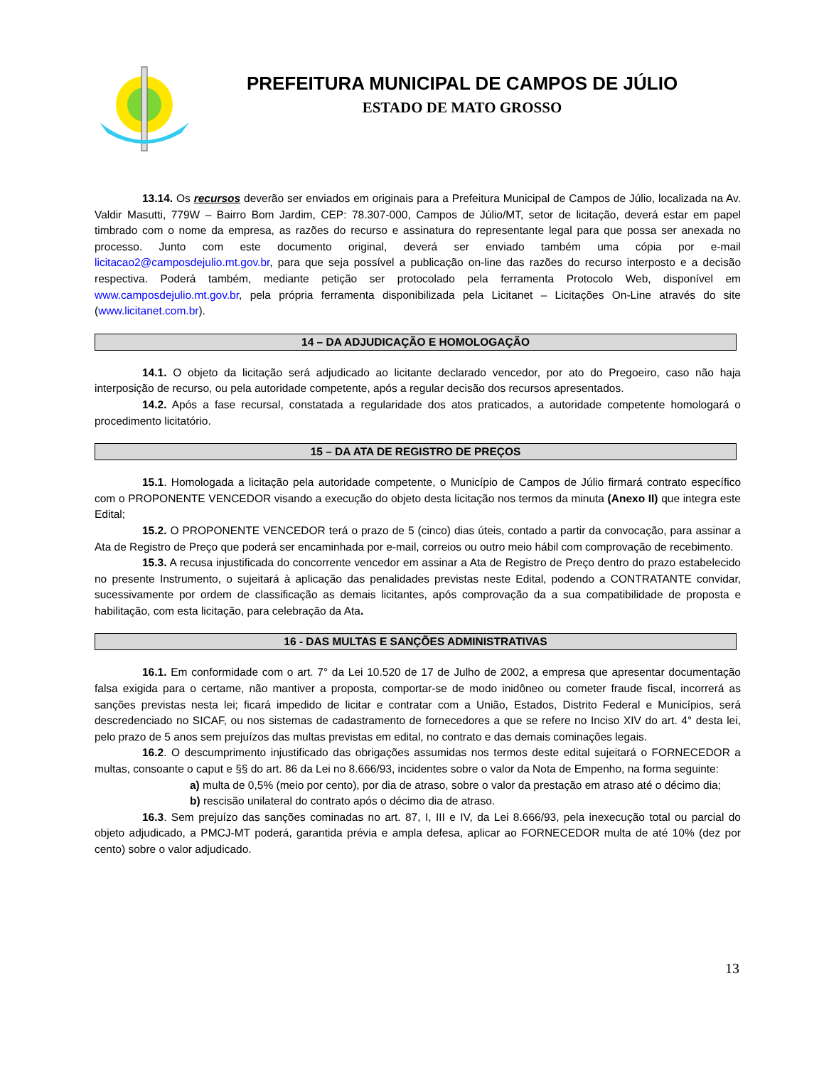PREFEITURA MUNICIPAL DE CAMPOS DE JÚLIO
ESTADO DE MATO GROSSO
13.14. Os recursos deverão ser enviados em originais para a Prefeitura Municipal de Campos de Júlio, localizada na Av. Valdir Masutti, 779W – Bairro Bom Jardim, CEP: 78.307-000, Campos de Júlio/MT, setor de licitação, deverá estar em papel timbrado com o nome da empresa, as razões do recurso e assinatura do representante legal para que possa ser anexada no processo. Junto com este documento original, deverá ser enviado também uma cópia por e-mail licitacao2@camposdejulio.mt.gov.br, para que seja possível a publicação on-line das razões do recurso interposto e a decisão respectiva. Poderá também, mediante petição ser protocolado pela ferramenta Protocolo Web, disponível em www.camposdejulio.mt.gov.br, pela própria ferramenta disponibilizada pela Licitanet – Licitações On-Line através do site (www.licitanet.com.br).
14 – DA ADJUDICAÇÃO E HOMOLOGAÇÃO
14.1. O objeto da licitação será adjudicado ao licitante declarado vencedor, por ato do Pregoeiro, caso não haja interposição de recurso, ou pela autoridade competente, após a regular decisão dos recursos apresentados.
14.2. Após a fase recursal, constatada a regularidade dos atos praticados, a autoridade competente homologará o procedimento licitatório.
15 – DA ATA DE REGISTRO DE PREÇOS
15.1. Homologada a licitação pela autoridade competente, o Município de Campos de Júlio firmará contrato específico com o PROPONENTE VENCEDOR visando a execução do objeto desta licitação nos termos da minuta (Anexo II) que integra este Edital;
15.2. O PROPONENTE VENCEDOR terá o prazo de 5 (cinco) dias úteis, contado a partir da convocação, para assinar a Ata de Registro de Preço que poderá ser encaminhada por e-mail, correios ou outro meio hábil com comprovação de recebimento.
15.3. A recusa injustificada do concorrente vencedor em assinar a Ata de Registro de Preço dentro do prazo estabelecido no presente Instrumento, o sujeitará à aplicação das penalidades previstas neste Edital, podendo a CONTRATANTE convidar, sucessivamente por ordem de classificação as demais licitantes, após comprovação da a sua compatibilidade de proposta e habilitação, com esta licitação, para celebração da Ata.
16 - DAS MULTAS E SANÇÕES ADMINISTRATIVAS
16.1. Em conformidade com o art. 7° da Lei 10.520 de 17 de Julho de 2002, a empresa que apresentar documentação falsa exigida para o certame, não mantiver a proposta, comportar-se de modo inidôneo ou cometer fraude fiscal, incorrerá as sanções previstas nesta lei; ficará impedido de licitar e contratar com a União, Estados, Distrito Federal e Municípios, será descredenciado no SICAF, ou nos sistemas de cadastramento de fornecedores a que se refere no Inciso XIV do art. 4° desta lei, pelo prazo de 5 anos sem prejuízos das multas previstas em edital, no contrato e das demais cominações legais.
16.2. O descumprimento injustificado das obrigações assumidas nos termos deste edital sujeitará o FORNECEDOR a multas, consoante o caput e §§ do art. 86 da Lei no 8.666/93, incidentes sobre o valor da Nota de Empenho, na forma seguinte:
a) multa de 0,5% (meio por cento), por dia de atraso, sobre o valor da prestação em atraso até o décimo dia;
b) rescisão unilateral do contrato após o décimo dia de atraso.
16.3. Sem prejuízo das sanções cominadas no art. 87, I, III e IV, da Lei 8.666/93, pela inexecução total ou parcial do objeto adjudicado, a PMCJ-MT poderá, garantida prévia e ampla defesa, aplicar ao FORNECEDOR multa de até 10% (dez por cento) sobre o valor adjudicado.
13